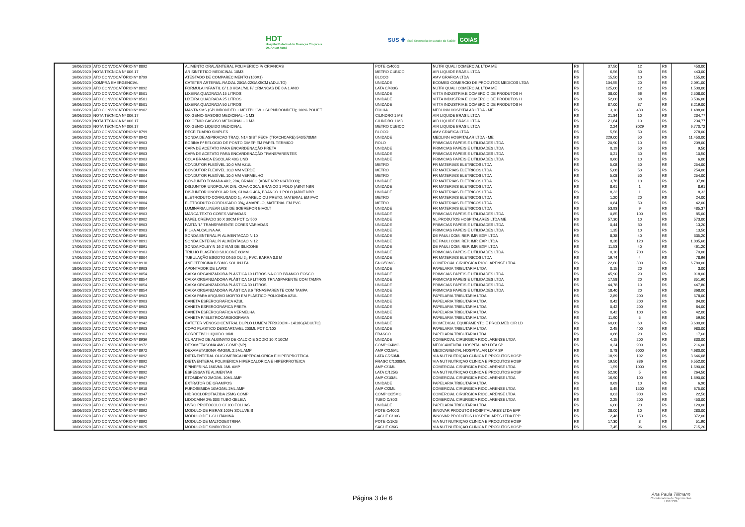HDT
Hospital Estadual de Doenças Tropicais
Dr. Anuar Auad
SUS ✚ SES Secretaria de Estado da Saúde GOIÁS
| 16/06/2020 | ATO CONVOCATÓRIO Nº 8892 | ALIMENTO ORAL/ENTERAL POLIMERICO P/ CRIANCAS | POTE C/400G | NUTRI QUALI COMERCIAL LTDA ME | R$ | 37,50 | 12 | R$ | 450,00 |
| 16/06/2020 | NOTA TÉCNICA Nº 006.17 | AR SINTETICO MEDICINAL 10M3 | METRO CUBICO | AIR LIQUIDE BRASIL LTDA | R$ | 6,56 | 60 | R$ | 443,00 |
| 16/06/2020 | ATO CONVOCATÓRIO Nº 8799 | ATESTADO DE COMPARECIMENTO (100X1) | BLOCO | AMV GRAFICA LTDA | R$ | 15,50 | 10 | R$ | 155,00 |
| 16/06/2020 | COMPRA EMERGENCIAL | CATETER ARTERIAL RADIAL 20GA-22GAX5CM (ADULTO) | UNIDADE | ECOMED COMERCIO DE PRODUTOS MEDICOS LTDA | R$ | 104,55 | 20 | R$ | 2.091,00 |
| 16/06/2020 | ATO CONVOCATÓRIO Nº 8892 | FORMULA INFANTIL C/ 1.0 KCAL/ML P/ CRIANCAS DE 0 A 1 ANO | LATA C/400G | NUTRI QUALI COMERCIAL LTDA ME | R$ | 125,00 | 12 | R$ | 1.500,00 |
| 16/06/2020 | ATO CONVOCATÓRIO Nº 8501 | LIXEIRA QUADRADA 15 LITROS | UNIDADE | VITTA INDUSTRIA E COMERCIO DE PRODUTOS H | R$ | 38,00 | 66 | R$ | 2.508,00 |
| 16/06/2020 | ATO CONVOCATÓRIO Nº 8501 | LIXEIRA QUADRADA 25 LITROS | UNIDADE | VITTA INDUSTRIA E COMERCIO DE PRODUTOS H | R$ | 52,00 | 68 | R$ | 3.536,00 |
| 16/06/2020 | ATO CONVOCATÓRIO Nº 8501 | LIXEIRA QUADRADA 50 LITROS | UNIDADE | VITTA INDUSTRIA E COMERCIO DE PRODUTOS H | R$ | 87,00 | 37 | R$ | 3.219,00 |
| 16/06/2020 | ATO CONVOCATÓRIO Nº 8902 | MANTA SMS (SPUNBONDED + MELTBLOW + SUPNDBONDED); 100% POLIET | FOLHA | MEDLINN HOSPITALAR LTDA - ME | R$ | 3,10 | 480 | R$ | 1.488,00 |
| 16/06/2020 | NOTA TÉCNICA Nº 006.17 | OXIGENIO GASOSO MEDICINAL - 1 M3 | CILINDRO 1 M3 | AIR LIQUIDE BRASIL LTDA | R$ | 21,84 | 10 | R$ | 234,77 |
| 16/06/2020 | NOTA TÉCNICA Nº 006.17 | OXIGENIO GASOSO MEDICINAL - 1 M3 | CILINDRO 1 M3 | AIR LIQUIDE BRASIL LTDA | R$ | 21,84 | 10 | R$ | 234,77 |
| 16/06/2020 | NOTA TÉCNICA Nº 006.17 | OXIGENIO LIQUIDO MEDICINAL | METRO CUBICO | AIR LIQUIDE BRASIL LTDA | R$ | 2,24 | 3029 | R$ | 6.770,72 |
| 16/06/2020 | ATO CONVOCATÓRIO Nº 8799 | RECEITUARIO SIMPLES | BLOCO | AMV GRAFICA LTDA | R$ | 5,56 | 50 | R$ | 278,00 |
| 16/06/2020 | ATO CONVOCATÓRIO Nº 8942 | SONDA DE ASPIRACAO TRAQ. N14 SIST FECH (TRACHCARE) 540/570MM | UNIDADE | MEDLINN HOSPITALAR LTDA - ME | R$ | 229,00 | 50 | R$ | 11.450,00 |
| 17/06/2020 | ATO CONVOCATÓRIO Nº 8903 | BOBINA P/ RELOGIO DE PONTO DIMEP EM PAPEL TERMICO | ROLO | PRIMICIAS PAPEIS E UTILIDADES LTDA | R$ | 20,90 | 10 | R$ | 209,00 |
| 17/06/2020 | ATO CONVOCATÓRIO Nº 8903 | CAPA DE ACETATO PARA ENCARDENAÇÃO PRETA | UNIDADE | PRIMICIAS PAPEIS E UTILIDADES LTDA | R$ | 0,19 | 50 | R$ | 9,50 |
| 17/06/2020 | ATO CONVOCATÓRIO Nº 8903 | CAPA DE ACETATO PARA ENCARDENAÇÃO TRANSPARENTES | UNIDADE | PRIMICIAS PAPEIS E UTILIDADES LTDA | R$ | 0,21 | 50 | R$ | 10,50 |
| 17/06/2020 | ATO CONVOCATÓRIO Nº 8903 | COLA BRANCA ESCOLAR 40G UND | UNIDADE | PRIMICIAS PAPEIS E UTILIDADES LTDA | R$ | 0,60 | 10 | R$ | 6,00 |
| 17/06/2020 | ATO CONVOCATÓRIO Nº 8804 | CONDUTOR FLEXÍVEL 10,0 MM AZUL | METRO | FR MATERIAIS ELETRICOS LTDA | R$ | 5,08 | 50 | R$ | 254,00 |
| 17/06/2020 | ATO CONVOCATÓRIO Nº 8804 | CONDUTOR FLEXÍVEL 10,0 MM VERDE | METRO | FR MATERIAIS ELETRICOS LTDA | R$ | 5,08 | 50 | R$ | 254,00 |
| 17/06/2020 | ATO CONVOCATÓRIO Nº 8804 | CONDUTOR FLEXÍVEL 10,0 MM VERMELHO | METRO | FR MATERIAIS ELETRICOS LTDA | R$ | 5,08 | 50 | R$ | 254,00 |
| 17/06/2020 | ATO CONVOCATÓRIO Nº 8804 | CONJUNTO TOMADA 4X2, 20A, BRANCO (ABNT NBR 6147/2000); | UNIDADE | FR MATERIAIS ELETRICOS LTDA | R$ | 3,78 | 10 | R$ | 37,80 |
| 17/06/2020 | ATO CONVOCATÓRIO Nº 8804 | DISJUNTOR UNOPOLAR DIN, CUVA C 20A, BRANCO 1 POLO (ABNT NBR | UNIDADE | FR MATERIAIS ELETRICOS LTDA | R$ | 8,61 | 1 | R$ | 8,61 |
| 17/06/2020 | ATO CONVOCATÓRIO Nº 8804 | DISJUNTOR UNOPOLAR DIN, CUVA C 40A, BRANCO 1 POLO (ABNT NBR | UNIDADE | FR MATERIAIS ELETRICOS LTDA | R$ | 8,32 | 1 | R$ | 8,32 |
| 17/06/2020 | ATO CONVOCATÓRIO Nº 8804 | ELETRODUTO CORRUGADO 1¿ AMARELO OU PRETO, MATERIAL EM PVC | METRO | FR MATERIAIS ELETRICOS LTDA | R$ | 1,20 | 20 | R$ | 24,00 |
| 17/06/2020 | ATO CONVOCATÓRIO Nº 8804 | ELETRODUTO CORRUGADO 3/4¿ AMARELO, MATERIAL EM PVC | METRO | FR MATERIAIS ELETRICOS LTDA | R$ | 0,84 | 50 | R$ | 42,00 |
| 17/06/2020 | ATO CONVOCATÓRIO Nº 8804 | LUMINÁRIA LINEAR LED DE SOBREPOR BIVOLT | UNIDADE | FR MATERIAIS ELETRICOS LTDA | R$ | 53,93 | 9 | R$ | 485,37 |
| 17/06/2020 | ATO CONVOCATÓRIO Nº 8903 | MARCA TEXTO CORES VARIADAS | UNIDADE | PRIMICIAS PAPEIS E UTILIDADES LTDA | R$ | 0,85 | 100 | R$ | 85,00 |
| 17/06/2020 | ATO CONVOCATÓRIO Nº 8902 | PAPEL CREPADO 30 X 30CM PCT C/ 500 | UNIDADE | NL PRODUTOS HOSPITALARES LTDA ME | R$ | 57,30 | 10 | R$ | 573,00 |
| 17/06/2020 | ATO CONVOCATÓRIO Nº 8903 | PASTA "L" TRANSPARENTE CORES VARIADAS | UNIDADE | PRIMICIAS PAPEIS E UTILIDADES LTDA | R$ | 0,44 | 30 | R$ | 13,20 |
| 17/06/2020 | ATO CONVOCATÓRIO Nº 8903 | PILHA ALCALINA AA | UNIDADE | PRIMICIAS PAPEIS E UTILIDADES LTDA | R$ | 1,35 | 10 | R$ | 13,50 |
| 17/06/2020 | ATO CONVOCATÓRIO Nº 8891 | SONDA ENTERAL P/ ALIMENTACAO N 10 | UNIDADE | DE PAULI COM. REP. IMP. EXP. LTDA | R$ | 8,38 | 40 | R$ | 335,20 |
| 17/06/2020 | ATO CONVOCATÓRIO Nº 8891 | SONDA ENTERAL P/ ALIMENTACAO N 12 | UNIDADE | DE PAULI COM. REP. IMP. EXP. LTDA | R$ | 8,38 | 120 | R$ | 1.005,60 |
| 17/06/2020 | ATO CONVOCATÓRIO Nº 8891 | SONDA FOLEY N 16 2 VIAS DE SILICONE | UNIDADE | DE PAULI COM. REP. IMP. EXP. LTDA | R$ | 11,53 | 40 | R$ | 461,20 |
| 17/06/2020 | ATO CONVOCATÓRIO Nº 8903 | TRILHO PLASTICO SILICONE 60MM | UNIDADE | PRIMICIAS PAPEIS E UTILIDADES LTDA | R$ | 0,10 | 700 | R$ | 70,00 |
| 17/06/2020 | ATO CONVOCATÓRIO Nº 8804 | TUBULAÇÃO ESGOTO DN50 OU 2¿ PVC, BARRA 3,0 M | UNIDADE | FR MATERIAIS ELETRICOS LTDA | R$ | 19,74 | 4 | R$ | 78,96 |
| 18/06/2020 | ATO CONVOCATÓRIO Nº 8918 | ANFOTERICINA B 50MG SOL INJ FA | FA C/50MG | COMERCIAL CIRURGICA RIOCLARENSE LTDA | R$ | 22,60 | 300 | R$ | 6.780,00 |
| 18/06/2020 | ATO CONVOCATÓRIO Nº 8903 | APONTADOR DE LAPIS | UNIDADE | PAPELARIA TRIBUTARIA LTDA | R$ | 0,15 | 20 | R$ | 3,00 |
| 18/06/2020 | ATO CONVOCATÓRIO Nº 8854 | CAIXA ORGANIZADORA PLÁSTICA 19 LITROS NA COR BRANCO FOSCO | UNIDADE | PRIMICIAS PAPEIS E UTILIDADES LTDA | R$ | 45,90 | 20 | R$ | 918,00 |
| 18/06/2020 | ATO CONVOCATÓRIO Nº 8854 | CAIXA ORGANIZADORA PLÁSTICA 19 LITROS TRNASPARENTE COM TAMPA | UNIDADE | PRIMICIAS PAPEIS E UTILIDADES LTDA | R$ | 17,58 | 20 | R$ | 351,60 |
| 18/06/2020 | ATO CONVOCATÓRIO Nº 8854 | CAIXA ORGANIZADORA PLÁSTICA 30 LITROS | UNIDADE | PRIMICIAS PAPEIS E UTILIDADES LTDA | R$ | 44,78 | 10 | R$ | 447,80 |
| 18/06/2020 | ATO CONVOCATÓRIO Nº 8854 | CAIXA ORGANIZADORA PLÁSTICA 8,6 TRNASPARENTE COM TAMPA | UNIDADE | PRIMICIAS PAPEIS E UTILIDADES LTDA | R$ | 18,40 | 20 | R$ | 368,00 |
| 18/06/2020 | ATO CONVOCATÓRIO Nº 8903 | CAIXA PARA ARQUIVO MORTO EM PLÁSTICO POLIONDA AZUL | UNIDADE | PAPELARIA TRIBUTARIA LTDA | R$ | 2,89 | 200 | R$ | 578,00 |
| 18/06/2020 | ATO CONVOCATÓRIO Nº 8903 | CANETA ESFEROGRAFICA AZUL | UNIDADE | PAPELARIA TRIBUTARIA LTDA | R$ | 0,42 | 200 | R$ | 84,00 |
| 18/06/2020 | ATO CONVOCATÓRIO Nº 8903 | CANETA ESFEROGRAFICA PRETA | UNIDADE | PAPELARIA TRIBUTARIA LTDA | R$ | 0,42 | 200 | R$ | 84,00 |
| 18/06/2020 | ATO CONVOCATÓRIO Nº 8903 | CANETA ESFEROGRAFICA VERMELHA | UNIDADE | PAPELARIA TRIBUTARIA LTDA | R$ | 0,42 | 100 | R$ | 42,00 |
| 18/06/2020 | ATO CONVOCATÓRIO Nº 8903 | CANETA P/ ELETROCARDIOGRAMA | UNIDADE | PAPELARIA TRIBUTARIA LTDA | R$ | 11,90 | 5 | R$ | 59,50 |
| 18/06/2020 | ATO CONVOCATÓRIO Nº 8942 | CATETER VENOSO CENTRAL DUPLO LUMEM 7FRX20CM - 14/18G(ADULTO) | UNIDADE | BIOMEDICAL EQUIPAMENTO E PROD.MED CIR LD | R$ | 60,00 | 60 | R$ | 3.600,00 |
| 18/06/2020 | ATO CONVOCATÓRIO Nº 8903 | COPO PLASTICO DESCARTAVEL 200ML PCT C/100 | UNIDADE | PAPELARIA TRIBUTARIA LTDA | R$ | 2,45 | 400 | R$ | 980,00 |
| 18/06/2020 | ATO CONVOCATÓRIO Nº 8903 | CORRETIVO LIQUIDO 18ML | FRASCO | PAPELARIA TRIBUTARIA LTDA | R$ | 0,88 | 20 | R$ | 17,60 |
| 18/06/2020 | ATO CONVOCATÓRIO Nº 8936 | CURATIVO DE ALGINATO DE CALCIO E SODIO 10 X 10CM | UNIDADE | COMERCIAL CIRURGICA RIOCLARENSE LTDA | R$ | 4,15 | 200 | R$ | 830,00 |
| 18/06/2020 | ATO CONVOCATÓRIO Nº 8972 | DEXAMETASONA 4MG COMP (NP) | COMP C/4MG | MEDICAMENTAL HOSPITALAR LDTA SP | R$ | 0,24 | 900 | R$ | 216,00 |
| 18/06/2020 | ATO CONVOCATÓRIO Nº 8972 | DEXAMETASONA 4MG/ML 2,5ML AMP | AMP C/2,5ML | MEDICAMENTAL HOSPITALAR LDTA SP | R$ | 0,78 | 6000 | R$ | 4.680,00 |
| 18/06/2020 | ATO CONVOCATÓRIO Nº 8892 | DIETA ENTERAL OLIGOMERICA HIPERCALORICA E HIPERPROTEICA | LATA C/250ML | VIA NUT NUTRIÇAO CLINICA E PRODUTOS HOSP | R$ | 18,99 | 192 | R$ | 3.646,08 |
| 18/06/2020 | ATO CONVOCATÓRIO Nº 8892 | DIETA ENTERAL POLIMERICA HIPERCALORICA E HIPERPROTEICA | FRASC C/1000ML | VIA NUT NUTRIÇAO CLINICA E PRODUTOS HOSP | R$ | 19,50 | 336 | R$ | 6.552,00 |
| 18/06/2020 | ATO CONVOCATÓRIO Nº 8947 | EPINEFRINA 1MG/ML 1ML AMP | AMP C/1ML | COMERCIAL CIRURGICA RIOCLARENSE LTDA | R$ | 1,59 | 1000 | R$ | 1.590,00 |
| 18/06/2020 | ATO CONVOCATÓRIO Nº 8892 | ESPESSANTE ALIMENTAR | LATA C/125G | VIA NUT NUTRIÇAO CLINICA E PRODUTOS HOSP | R$ | 52,90 | 5 | R$ | 264,50 |
| 18/06/2020 | ATO CONVOCATÓRIO Nº 8947 | ETOMIDATO 2MG/ML 10ML AMP | AMP C/10ML | COMERCIAL CIRURGICA RIOCLARENSE LTDA | R$ | 16,90 | 100 | R$ | 1.690,00 |
| 18/06/2020 | ATO CONVOCATÓRIO Nº 8903 | EXTRATOR DE GRAMPOS | UNIDADE | PAPELARIA TRIBUTARIA LTDA | R$ | 0,69 | 10 | R$ | 6,90 |
| 18/06/2020 | ATO CONVOCATÓRIO Nº 8918 | FUROSEMIDA 10MG/ML 2ML AMP | AMP C/2ML | COMERCIAL CIRURGICA RIOCLARENSE LTDA | R$ | 0,45 | 1500 | R$ | 675,00 |
| 18/06/2020 | ATO CONVOCATÓRIO Nº 8947 | HIDROCLOROTIAZIDA 25MG COMP | COMP C/25MG | COMERCIAL CIRURGICA RIOCLARENSE LTDA | R$ | 0,03 | 900 | R$ | 22,50 |
| 18/06/2020 | ATO CONVOCATÓRIO Nº 8947 | LIDOCAINA 2% 30G TUBO GELEIA | TUBO C/30G | COMERCIAL CIRURGICA RIOCLARENSE LTDA | R$ | 2,25 | 200 | R$ | 450,00 |
| 18/06/2020 | ATO CONVOCATÓRIO Nº 8903 | LIVRO PROTOCOLO C/ 100 FOLHAS | UNIDADE | PAPELARIA TRIBUTARIA LTDA | R$ | 6,00 | 20 | R$ | 120,00 |
| 18/06/2020 | ATO CONVOCATÓRIO Nº 8892 | MODULO DE FIBRAS 100% SOLUVEIS | POTE C/400G | INNOVAR PRODUTOS HOSPITALARES LTDA EPP | R$ | 28,00 | 10 | R$ | 280,00 |
| 18/06/2020 | ATO CONVOCATÓRIO Nº 8892 | MODULO DE L-GLUTAMINA | SACHE C/10G | INNOVAR PRODUTOS HOSPITALARES LTDA EPP | R$ | 2,48 | 150 | R$ | 372,00 |
| 18/06/2020 | ATO CONVOCATÓRIO Nº 8892 | MODULO DE MALTODEXTRINA | POTE C/1KG | VIA NUT NUTRIÇAO CLINICA E PRODUTOS HOSP | R$ | 17,30 | 3 | R$ | 51,90 |
| 18/06/2020 | ATO CONVOCATÓRIO Nº 8825 | MODULO DE SIMBIOTICO | SACHE C/6G | VIA NUT NUTRIÇAO CLINICA E PRODUTOS HOSP | R$ | 7,45 | 96 | R$ | 715,20 |
Página 3 de 6
Ana Paula Tillmann
Coordenadora de Suprimentos
HDT/ ISG